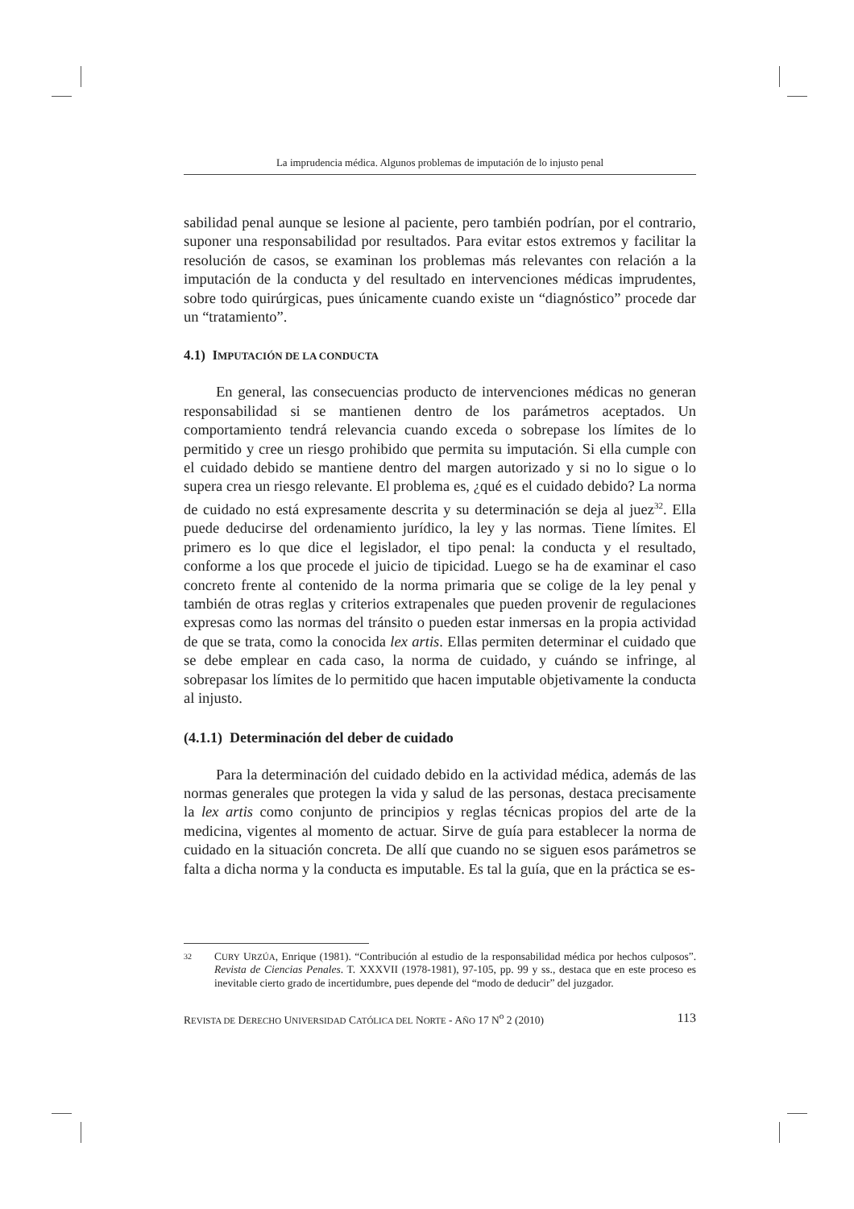La imprudencia médica. Algunos problemas de imputación de lo injusto penal
sabilidad penal aunque se lesione al paciente, pero también podrían, por el contrario, suponer una responsabilidad por resultados. Para evitar estos extremos y facilitar la resolución de casos, se examinan los problemas más relevantes con relación a la imputación de la conducta y del resultado en intervenciones médicas imprudentes, sobre todo quirúrgicas, pues únicamente cuando existe un “diagnóstico” procede dar un “tratamiento”.
4.1) IMPUTACIÓN DE LA CONDUCTA
En general, las consecuencias producto de intervenciones médicas no generan responsabilidad si se mantienen dentro de los parámetros aceptados. Un comportamiento tendrá relevancia cuando exceda o sobrepase los límites de lo permitido y cree un riesgo prohibido que permita su imputación. Si ella cumple con el cuidado debido se mantiene dentro del margen autorizado y si no lo sigue o lo supera crea un riesgo relevante. El problema es, ¿qué es el cuidado debido? La norma de cuidado no está expresamente descrita y su determinación se deja al juez<sup>32</sup>. Ella puede deducirse del ordenamiento jurídico, la ley y las normas. Tiene límites. El primero es lo que dice el legislador, el tipo penal: la conducta y el resultado, conforme a los que procede el juicio de tipicidad. Luego se ha de examinar el caso concreto frente al contenido de la norma primaria que se colige de la ley penal y también de otras reglas y criterios extrapenales que pueden provenir de regulaciones expresas como las normas del tránsito o pueden estar inmersas en la propia actividad de que se trata, como la conocida lex artis. Ellas permiten determinar el cuidado que se debe emplear en cada caso, la norma de cuidado, y cuándo se infringe, al sobrepasar los límites de lo permitido que hacen imputable objetivamente la conducta al injusto.
(4.1.1) Determinación del deber de cuidado
Para la determinación del cuidado debido en la actividad médica, además de las normas generales que protegen la vida y salud de las personas, destaca precisamente la lex artis como conjunto de principios y reglas técnicas propios del arte de la medicina, vigentes al momento de actuar. Sirve de guía para establecer la norma de cuidado en la situación concreta. De allí que cuando no se siguen esos parámetros se falta a dicha norma y la conducta es imputable. Es tal la guía, que en la práctica se es-
32 CURY URZÚA, Enrique (1981). “Contribución al estudio de la responsabilidad médica por hechos culposos”. Revista de Ciencias Penales. T. XXXVII (1978-1981), 97-105, pp. 99 y ss., destaca que en este proceso es inevitable cierto grado de incertidumbre, pues depende del “modo de deducir” del juzgador.
REVISTA DE DERECHO UNIVERSIDAD CATÓLICA DEL NORTE - AÑO 17 N<sup>o</sup> 2 (2010) 113